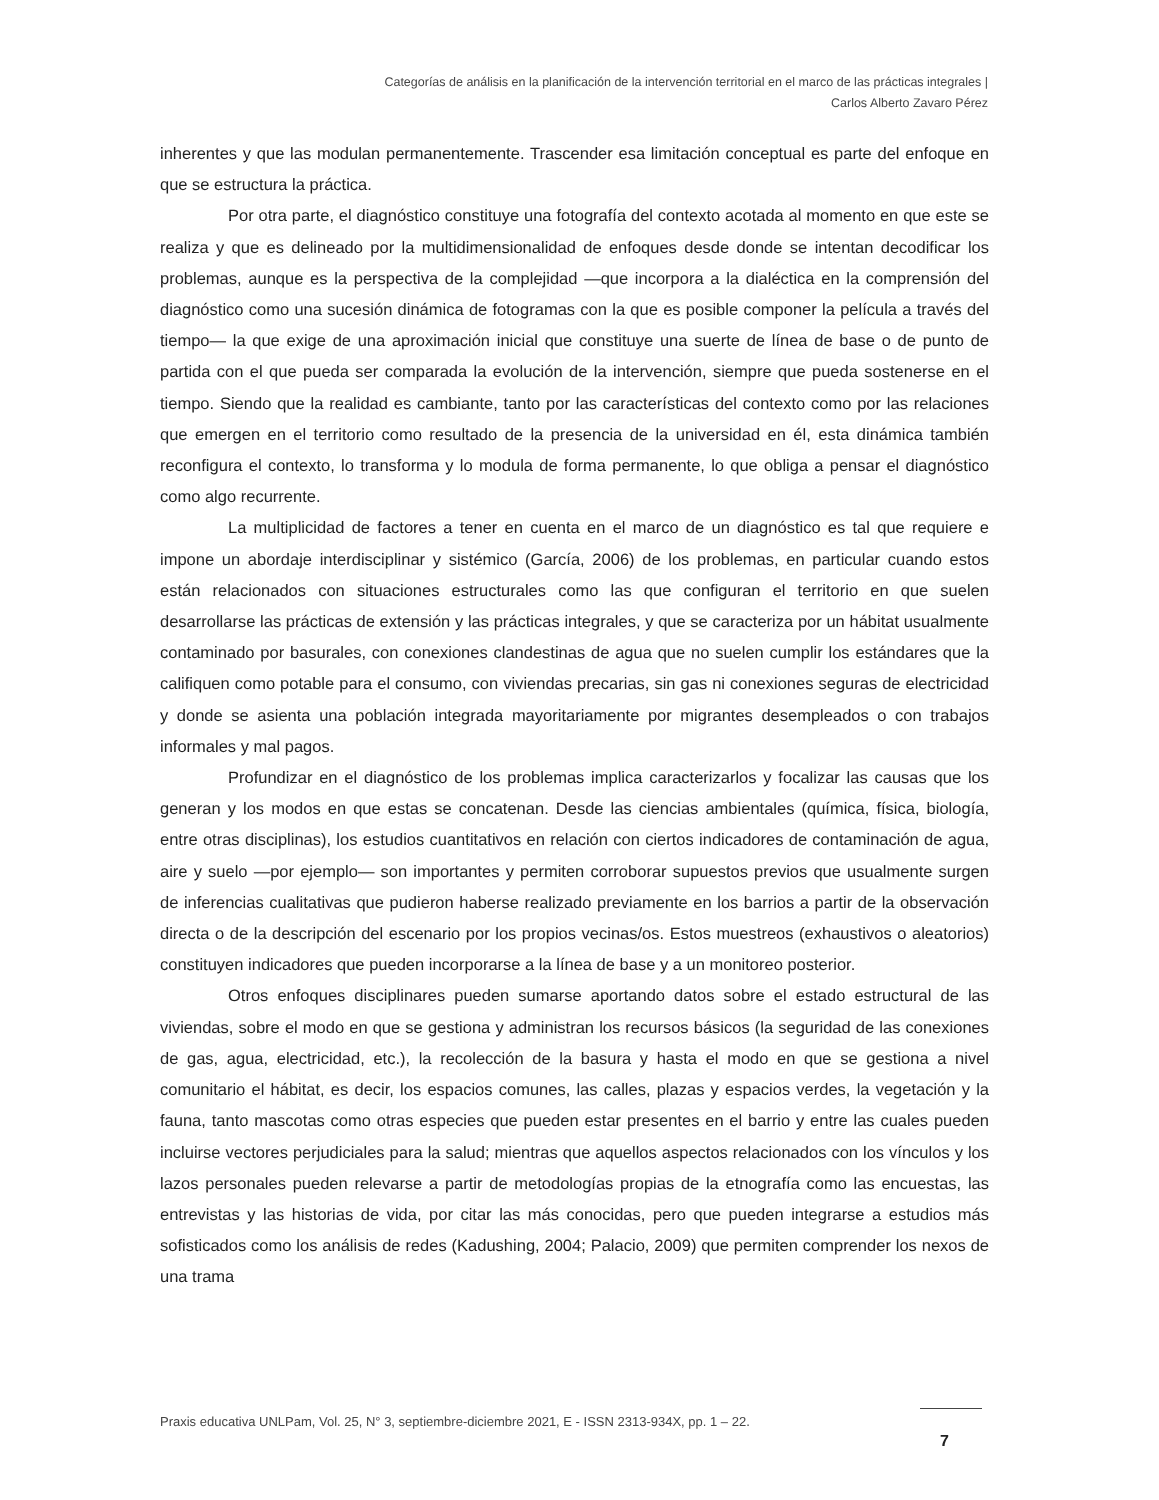Categorías de análisis en la planificación de la intervención territorial en el marco de las prácticas integrales |
Carlos Alberto Zavaro Pérez
inherentes y que las modulan permanentemente. Trascender esa limitación conceptual es parte del enfoque en que se estructura la práctica.
Por otra parte, el diagnóstico constituye una fotografía del contexto acotada al momento en que este se realiza y que es delineado por la multidimensionalidad de enfoques desde donde se intentan decodificar los problemas, aunque es la perspectiva de la complejidad —que incorpora a la dialéctica en la comprensión del diagnóstico como una sucesión dinámica de fotogramas con la que es posible componer la película a través del tiempo— la que exige de una aproximación inicial que constituye una suerte de línea de base o de punto de partida con el que pueda ser comparada la evolución de la intervención, siempre que pueda sostenerse en el tiempo. Siendo que la realidad es cambiante, tanto por las características del contexto como por las relaciones que emergen en el territorio como resultado de la presencia de la universidad en él, esta dinámica también reconfigura el contexto, lo transforma y lo modula de forma permanente, lo que obliga a pensar el diagnóstico como algo recurrente.
La multiplicidad de factores a tener en cuenta en el marco de un diagnóstico es tal que requiere e impone un abordaje interdisciplinar y sistémico (García, 2006) de los problemas, en particular cuando estos están relacionados con situaciones estructurales como las que configuran el territorio en que suelen desarrollarse las prácticas de extensión y las prácticas integrales, y que se caracteriza por un hábitat usualmente contaminado por basurales, con conexiones clandestinas de agua que no suelen cumplir los estándares que la califiquen como potable para el consumo, con viviendas precarias, sin gas ni conexiones seguras de electricidad y donde se asienta una población integrada mayoritariamente por migrantes desempleados o con trabajos informales y mal pagos.
Profundizar en el diagnóstico de los problemas implica caracterizarlos y focalizar las causas que los generan y los modos en que estas se concatenan. Desde las ciencias ambientales (química, física, biología, entre otras disciplinas), los estudios cuantitativos en relación con ciertos indicadores de contaminación de agua, aire y suelo —por ejemplo— son importantes y permiten corroborar supuestos previos que usualmente surgen de inferencias cualitativas que pudieron haberse realizado previamente en los barrios a partir de la observación directa o de la descripción del escenario por los propios vecinas/os. Estos muestreos (exhaustivos o aleatorios) constituyen indicadores que pueden incorporarse a la línea de base y a un monitoreo posterior.
Otros enfoques disciplinares pueden sumarse aportando datos sobre el estado estructural de las viviendas, sobre el modo en que se gestiona y administran los recursos básicos (la seguridad de las conexiones de gas, agua, electricidad, etc.), la recolección de la basura y hasta el modo en que se gestiona a nivel comunitario el hábitat, es decir, los espacios comunes, las calles, plazas y espacios verdes, la vegetación y la fauna, tanto mascotas como otras especies que pueden estar presentes en el barrio y entre las cuales pueden incluirse vectores perjudiciales para la salud; mientras que aquellos aspectos relacionados con los vínculos y los lazos personales pueden relevarse a partir de metodologías propias de la etnografía como las encuestas, las entrevistas y las historias de vida, por citar las más conocidas, pero que pueden integrarse a estudios más sofisticados como los análisis de redes (Kadushing, 2004; Palacio, 2009) que permiten comprender los nexos de una trama
Praxis educativa UNLPam, Vol. 25, N° 3, septiembre-diciembre 2021, E - ISSN 2313-934X, pp. 1 – 22.
7